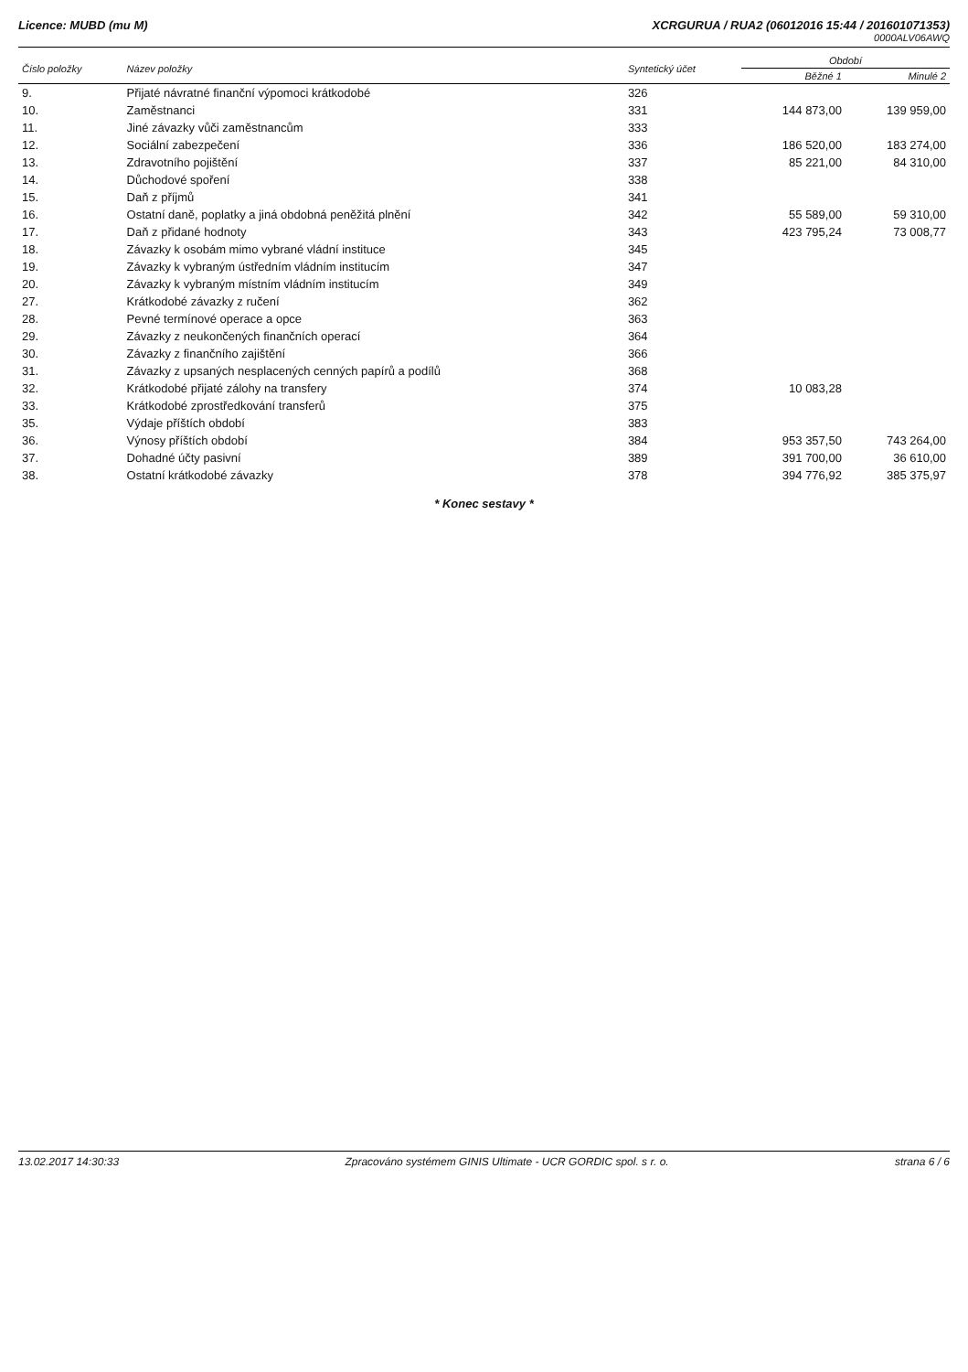Licence: MUBD (mu M) XCRGURUA / RUA2 (06012016 15:44 / 201601071353)
0000ALV06AWQ
| Číslo položky | Název položky | Syntetický účet | Období | |
| --- | --- | --- | --- | --- |
| | | | Běžné 1 | Minulé 2 |
| 9. | Přijaté návratné finanční výpomoci krátkodobé | 326 | | |
| 10. | Zaměstnanci | 331 | 144 873,00 | 139 959,00 |
| 11. | Jiné závazky vůči zaměstnancům | 333 | | |
| 12. | Sociální zabezpečení | 336 | 186 520,00 | 183 274,00 |
| 13. | Zdravotního pojištění | 337 | 85 221,00 | 84 310,00 |
| 14. | Důchodové spoření | 338 | | |
| 15. | Daň z příjmů | 341 | | |
| 16. | Ostatní daně, poplatky a jiná obdobná peněžitá plnění | 342 | 55 589,00 | 59 310,00 |
| 17. | Daň z přidané hodnoty | 343 | 423 795,24 | 73 008,77 |
| 18. | Závazky k osobám mimo vybrané vládní instituce | 345 | | |
| 19. | Závazky k vybraným ústředním vládním institucím | 347 | | |
| 20. | Závazky k vybraným místním vládním institucím | 349 | | |
| 27. | Krátkodobé závazky z ručení | 362 | | |
| 28. | Pevné termínové operace a opce | 363 | | |
| 29. | Závazky z neukončených finančních operací | 364 | | |
| 30. | Závazky z finančního zajištění | 366 | | |
| 31. | Závazky z upsaných nesplacených cenných papírů a podílů | 368 | | |
| 32. | Krátkodobé přijaté zálohy na transfery | 374 | 10 083,28 | |
| 33. | Krátkodobé zprostředkování transferů | 375 | | |
| 35. | Výdaje příštích období | 383 | | |
| 36. | Výnosy příštích období | 384 | 953 357,50 | 743 264,00 |
| 37. | Dohadné účty pasivní | 389 | 391 700,00 | 36 610,00 |
| 38. | Ostatní krátkodobé závazky | 378 | 394 776,92 | 385 375,97 |
* Konec sestavy *
13.02.2017 14:30:33 Zpracováno systémem GINIS Ultimate - UCR GORDIC spol. s r. o. strana 6 / 6